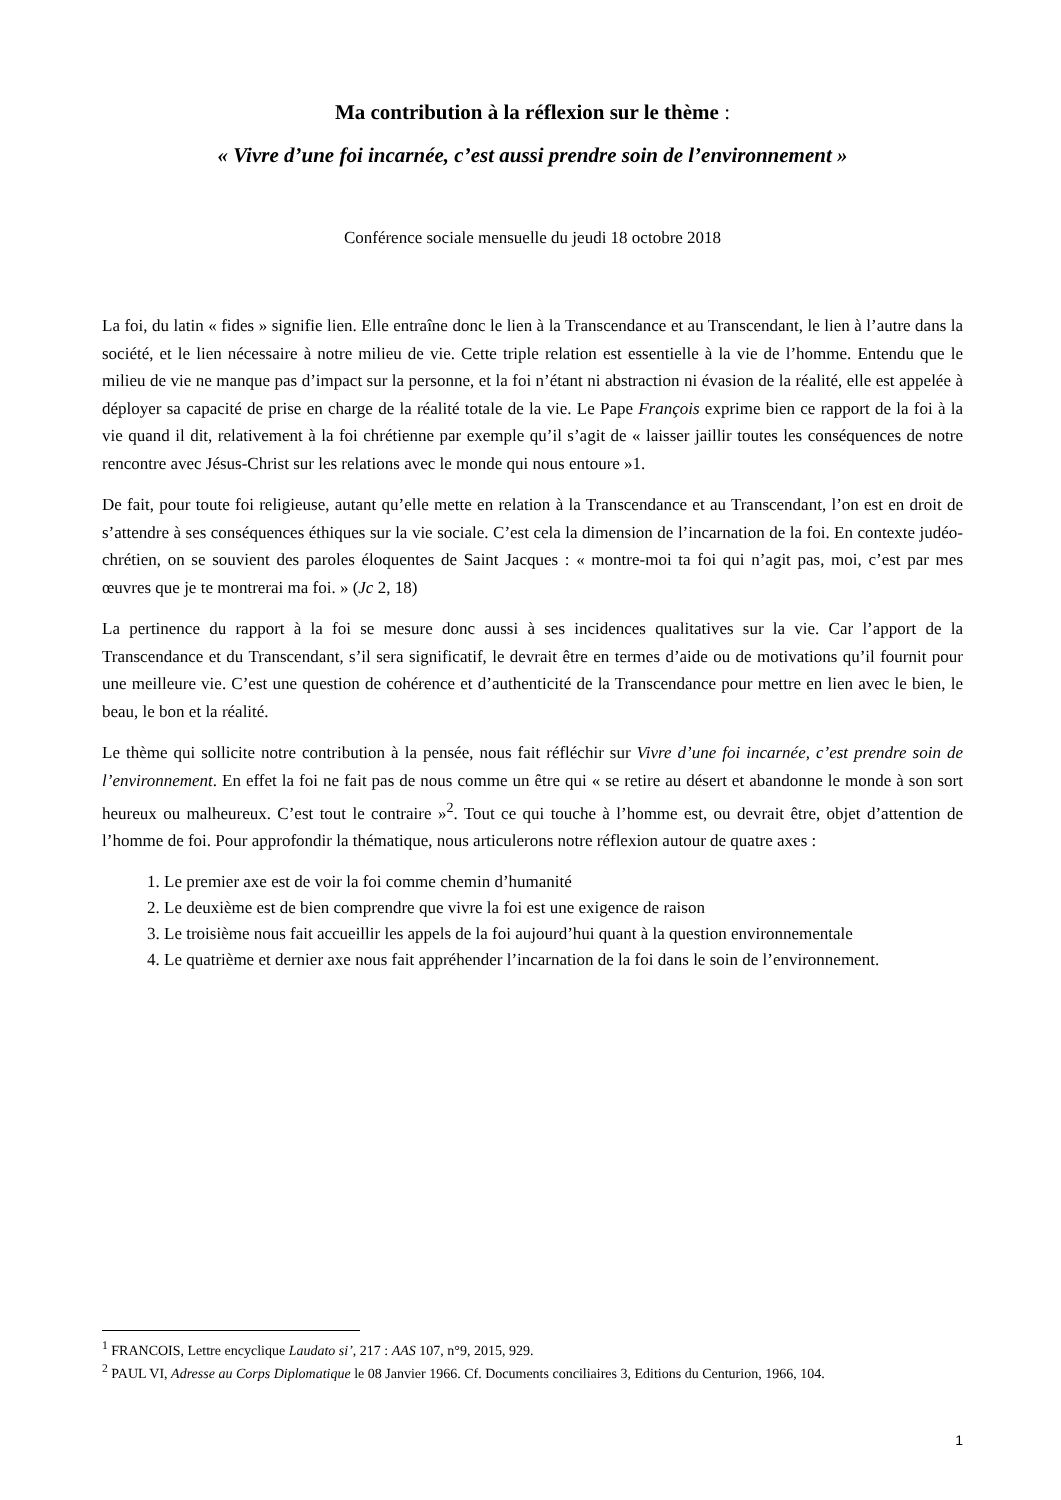Ma contribution à la réflexion sur le thème :
« Vivre d’une foi incarnée, c’est aussi prendre soin de l’environnement »
Conférence sociale mensuelle du jeudi 18 octobre 2018
La foi, du latin « fides » signifie lien. Elle entraîne donc le lien à la Transcendance et au Transcendant, le lien à l’autre dans la société, et le lien nécessaire à notre milieu de vie. Cette triple relation est essentielle à la vie de l’homme. Entendu que le milieu de vie ne manque pas d’impact sur la personne, et la foi n’étant ni abstraction ni évasion de la réalité, elle est appelée à déployer sa capacité de prise en charge de la réalité totale de la vie. Le Pape François exprime bien ce rapport de la foi à la vie quand il dit, relativement à la foi chrétienne par exemple qu’il s’agit de « laisser jaillir toutes les conséquences de notre rencontre avec Jésus-Christ sur les relations avec le monde qui nous entoure »1.
De fait, pour toute foi religieuse, autant qu’elle mette en relation à la Transcendance et au Transcendant, l’on est en droit de s’attendre à ses conséquences éthiques sur la vie sociale. C’est cela la dimension de l’incarnation de la foi. En contexte judéo-chrétien, on se souvient des paroles éloquentes de Saint Jacques : « montre-moi ta foi qui n’agit pas, moi, c’est par mes œuvres que je te montrerai ma foi. » (Jc 2, 18)
La pertinence du rapport à la foi se mesure donc aussi à ses incidences qualitatives sur la vie. Car l’apport de la Transcendance et du Transcendant, s’il sera significatif, le devrait être en termes d’aide ou de motivations qu’il fournit pour une meilleure vie. C’est une question de cohérence et d’authenticité de la Transcendance pour mettre en lien avec le bien, le beau, le bon et la réalité.
Le thème qui sollicite notre contribution à la pensée, nous fait réfléchir sur Vivre d’une foi incarnée, c’est prendre soin de l’environnement. En effet la foi ne fait pas de nous comme un être qui « se retire au désert et abandonne le monde à son sort heureux ou malheureux. C’est tout le contraire »<sup>2</sup>. Tout ce qui touche à l’homme est, ou devrait être, objet d’attention de l’homme de foi. Pour approfondir la thématique, nous articulerons notre réflexion autour de quatre axes :
1. Le premier axe est de voir la foi comme chemin d’humanité
2. Le deuxième est de bien comprendre que vivre la foi est une exigence de raison
3. Le troisième nous fait accueillir les appels de la foi aujourd’hui quant à la question environnementale
4. Le quatrième et dernier axe nous fait appréhender l’incarnation de la foi dans le soin de l’environnement.
<sup>1</sup> FRANCOIS, Lettre encyclique Laudato si’, 217 : AAS 107, n°9, 2015, 929.
<sup>2</sup> PAUL VI, Adresse au Corps Diplomatique le 08 Janvier 1966. Cf. Documents conciliaires 3, Editions du Centurion, 1966, 104.
1